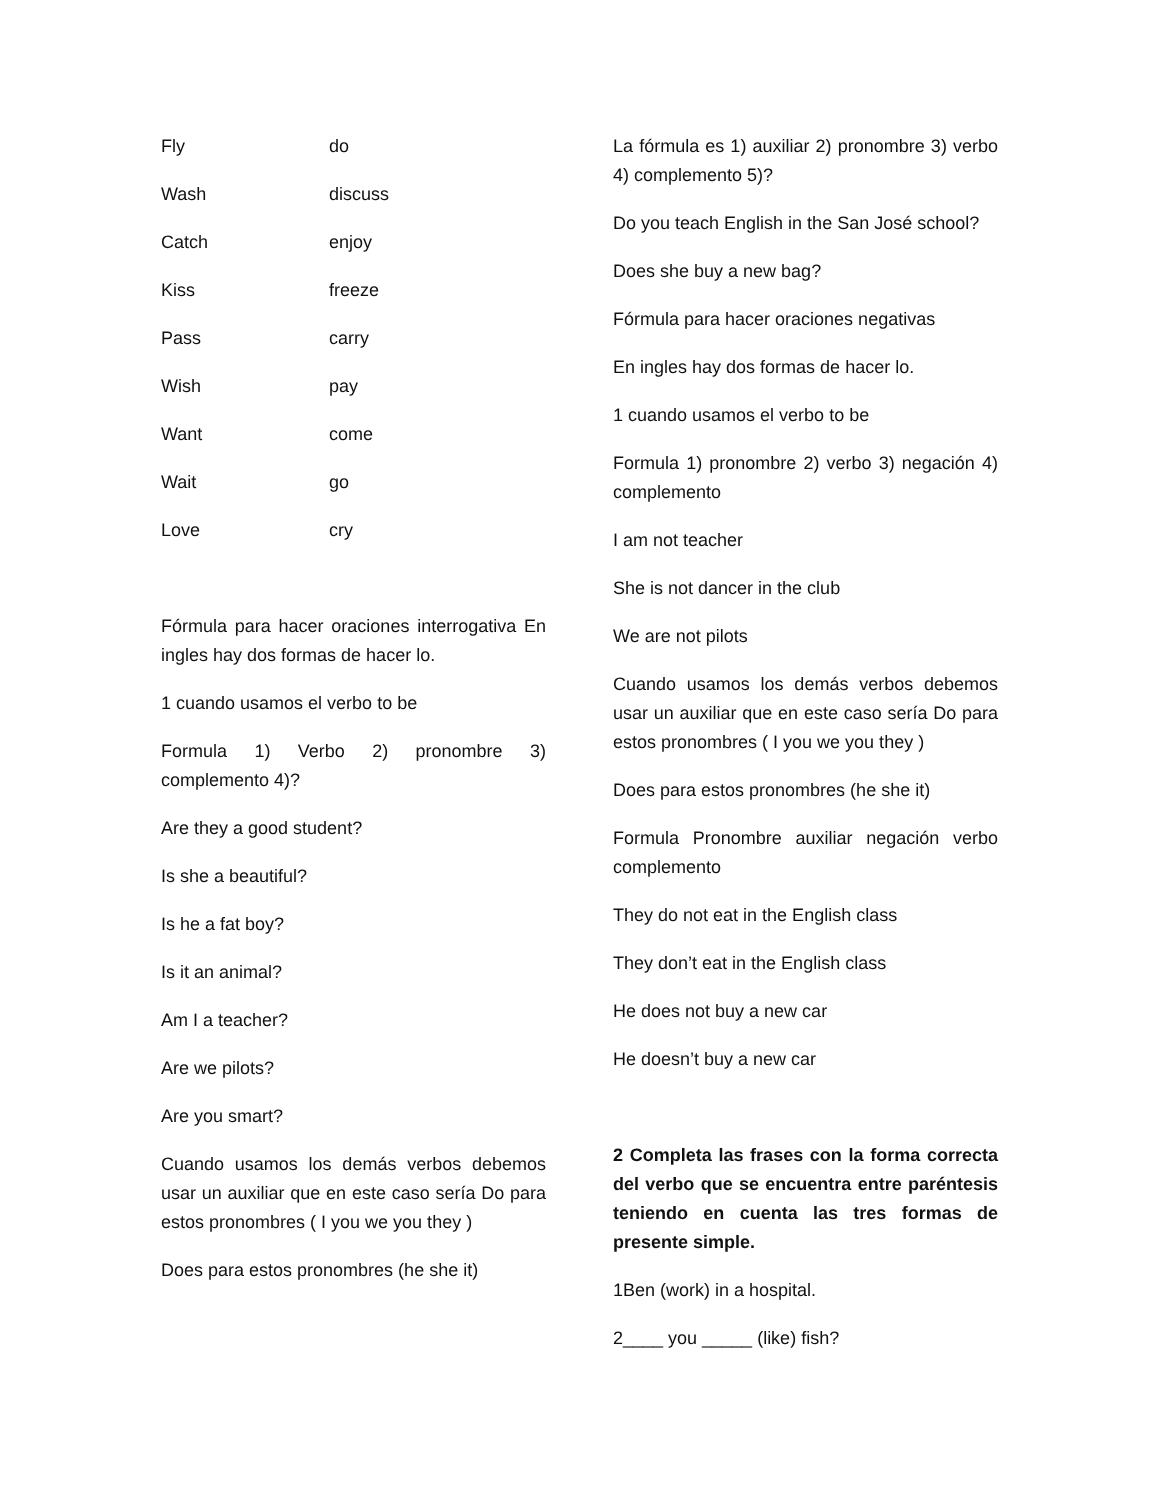Fly do
Wash discuss
Catch enjoy
Kiss freeze
Pass carry
Wish pay
Want come
Wait go
Love cry
Fórmula para hacer oraciones interrogativa En ingles hay dos formas de hacer lo.
1 cuando usamos el verbo to be
Formula 1) Verbo 2) pronombre 3) complemento 4)?
Are they a good student?
Is she a beautiful?
Is he a fat boy?
Is it an animal?
Am I a teacher?
Are we pilots?
Are you smart?
Cuando usamos los demás verbos debemos usar un auxiliar que en este caso sería Do para estos pronombres ( I you we you they )
Does para estos pronombres (he she it)
La fórmula es 1) auxiliar 2) pronombre 3) verbo 4) complemento 5)?
Do you teach English in the San José school?
Does she buy a new bag?
Fórmula para hacer oraciones negativas
En ingles hay dos formas de hacer lo.
1 cuando usamos el verbo to be
Formula 1) pronombre 2) verbo 3) negación 4) complemento
I am not teacher
She is not dancer in the club
We are not pilots
Cuando usamos los demás verbos debemos usar un auxiliar que en este caso sería Do para estos pronombres ( I you we you they )
Does para estos pronombres (he she it)
Formula Pronombre auxiliar negación verbo complemento
They do not eat in the English class
They don’t eat in the English class
He does not buy a new car
He doesn’t buy a new car
2 Completa las frases con la forma correcta del verbo que se encuentra entre paréntesis teniendo en cuenta las tres formas de presente simple.
1Ben (work) in a hospital.
2____ you _____ (like) fish?